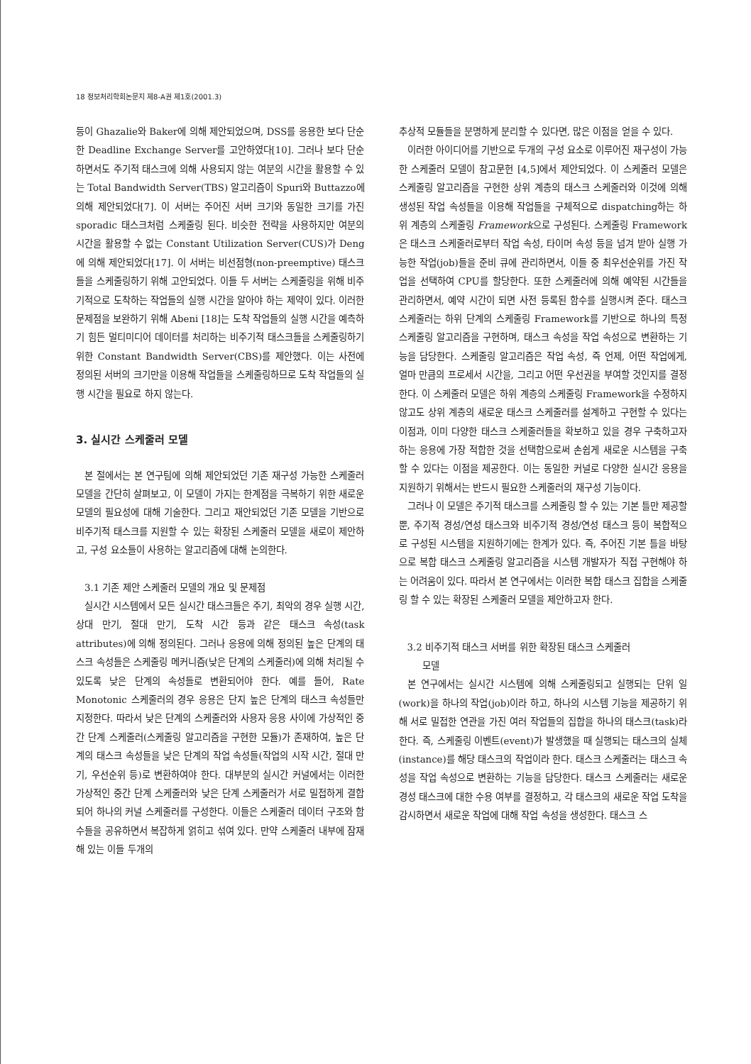18 정보처리학회논문지 제8-A권 제1호(2001.3)
등이 Ghazalie와 Baker에 의해 제안되었으며, DSS를 응용한 보다 단순한 Deadline Exchange Server를 고안하였다[10]. 그러나 보다 단순하면서도 주기적 태스크에 의해 사용되지 않는 여분의 시간을 활용할 수 있는 Total Bandwidth Server(TBS) 알고리즘이 Spuri와 Buttazzo에 의해 제안되었다[7]. 이 서버는 주어진 서버 크기와 동일한 크기를 가진 sporadic 태스크처럼 스케줄링 된다. 비슷한 전략을 사용하지만 여분의 시간을 활용할 수 없는 Constant Utilization Server(CUS)가 Deng에 의해 제안되었다[17]. 이 서버는 비선점형(non-preemptive) 태스크들을 스케줄링하기 위해 고안되었다. 이들 두 서버는 스케줄링을 위해 비주기적으로 도착하는 작업들의 실행 시간을 알아야 하는 제약이 있다. 이러한 문제점을 보완하기 위해 Abeni [18]는 도착 작업들의 실행 시간을 예측하기 힘든 멀티미디어 데이터를 처리하는 비주기적 태스크들을 스케줄링하기 위한 Constant Bandwidth Server(CBS)를 제안했다. 이는 사전에 정의된 서버의 크기만을 이용해 작업들을 스케줄링하므로 도착 작업들의 실행 시간을 필요로 하지 않는다.
3. 실시간 스케줄러 모델
본 절에서는 본 연구팀에 의해 제안되었던 기존 재구성 가능한 스케줄러 모델을 간단히 살펴보고, 이 모델이 가지는 한계점을 극복하기 위한 새로운 모델의 필요성에 대해 기술한다. 그리고 재안되었던 기존 모델을 기반으로 비주기적 태스크를 지원할 수 있는 확장된 스케줄러 모델을 새로이 제안하고, 구성 요소들이 사용하는 알고리즘에 대해 논의한다.
3.1 기존 제안 스케줄러 모델의 개요 및 문제점
실시간 시스템에서 모든 실시간 태스크들은 주기, 최악의 경우 실행 시간, 상대 만기, 절대 만기, 도착 시간 등과 같은 태스크 속성(task attributes)에 의해 정의된다. 그러나 응용에 의해 정의된 높은 단계의 태스크 속성들은 스케줄링 메커니즘(낮은 단계의 스케줄러)에 의해 처리될 수 있도록 낮은 단계의 속성들로 변환되어야 한다. 예를 들어, Rate Monotonic 스케줄러의 경우 응용은 단지 높은 단계의 태스크 속성들만 지정한다. 따라서 낮은 단계의 스케줄러와 사용자 응용 사이에 가상적인 중간 단계 스케줄러(스케줄링 알고리즘을 구현한 모듈)가 존재하여, 높은 단계의 태스크 속성들을 낮은 단계의 작업 속성들(작업의 시작 시간, 절대 만기, 우선순위 등)로 변환하여야 한다. 대부분의 실시간 커널에서는 이러한 가상적인 중간 단계 스케줄러와 낮은 단계 스케줄러가 서로 밀접하게 결합되어 하나의 커널 스케줄러를 구성한다. 이들은 스케줄러 데이터 구조와 함수들을 공유하면서 복잡하게 얽히고 섞여 있다. 만약 스케줄러 내부에 잠재해 있는 이들 두개의
추상적 모듈들을 분명하게 분리할 수 있다면, 많은 이점을 얻을 수 있다.
이러한 아이디어를 기반으로 두개의 구성 요소로 이루어진 재구성이 가능한 스케줄러 모델이 참고문헌 [4,5]에서 제안되었다. 이 스케줄러 모델은 스케줄링 알고리즘을 구현한 상위 계층의 태스크 스케줄러와 이것에 의해 생성된 작업 속성들을 이용해 작업들을 구체적으로 dispatching하는 하위 계층의 스케줄링 Framework으로 구성된다. 스케줄링 Framework은 태스크 스케줄러로부터 작업 속성, 타이머 속성 등을 넘겨 받아 실행 가능한 작업(job)들을 준비 큐에 관리하면서, 이들 중 최우선순위를 가진 작업을 선택하여 CPU를 할당한다. 또한 스케줄러에 의해 예약된 시간들을 관리하면서, 예약 시간이 되면 사전 등록된 함수를 실행시켜 준다. 태스크 스케줄러는 하위 단계의 스케줄링 Framework를 기반으로 하나의 특정 스케줄링 알고리즘을 구현하며, 태스크 속성을 작업 속성으로 변환하는 기능을 담당한다. 스케줄링 알고리즘은 작업 속성, 즉 언제, 어떤 작업에게, 얼마 만큼의 프로세서 시간을, 그리고 어떤 우선권을 부여할 것인지를 결정한다. 이 스케줄러 모델은 하위 계층의 스케줄링 Framework을 수정하지 않고도 상위 계층의 새로운 태스크 스케줄러를 설계하고 구현할 수 있다는 이점과, 이미 다양한 태스크 스케줄러들을 확보하고 있을 경우 구축하고자 하는 응용에 가장 적합한 것을 선택함으로써 손쉽게 새로운 시스템을 구축할 수 있다는 이점을 제공한다. 이는 동일한 커널로 다양한 실시간 응용을 지원하기 위해서는 반드시 필요한 스케줄러의 재구성 기능이다.
그러나 이 모델은 주기적 태스크를 스케줄링 할 수 있는 기본 틀만 제공할 뿐, 주기적 경성/연성 태스크와 비주기적 경성/연성 태스크 등이 복합적으로 구성된 시스템을 지원하기에는 한계가 있다. 즉, 주어진 기본 틀을 바탕으로 복합 태스크 스케줄링 알고리즘을 시스템 개발자가 직접 구현해야 하는 어려움이 있다. 따라서 본 연구에서는 이러한 복합 태스크 집합을 스케줄링 할 수 있는 확장된 스케줄러 모델을 제안하고자 한다.
3.2 비주기적 태스크 서버를 위한 확장된 태스크 스케줄러
모델
본 연구에서는 실시간 시스템에 의해 스케줄링되고 실행되는 단위 일(work)을 하나의 작업(job)이라 하고, 하나의 시스템 기능을 제공하기 위해 서로 밀접한 연관을 가진 여러 작업들의 집합을 하나의 태스크(task)라 한다. 즉, 스케줄링 이벤트(event)가 발생했을 때 실행되는 태스크의 실체(instance)를 해당 태스크의 작업이라 한다. 태스크 스케줄러는 태스크 속성을 작업 속성으로 변환하는 기능을 담당한다. 태스크 스케줄러는 새로운 경성 태스크에 대한 수용 여부를 결정하고, 각 태스크의 새로운 작업 도착을 감시하면서 새로운 작업에 대해 작업 속성을 생성한다. 태스크 스